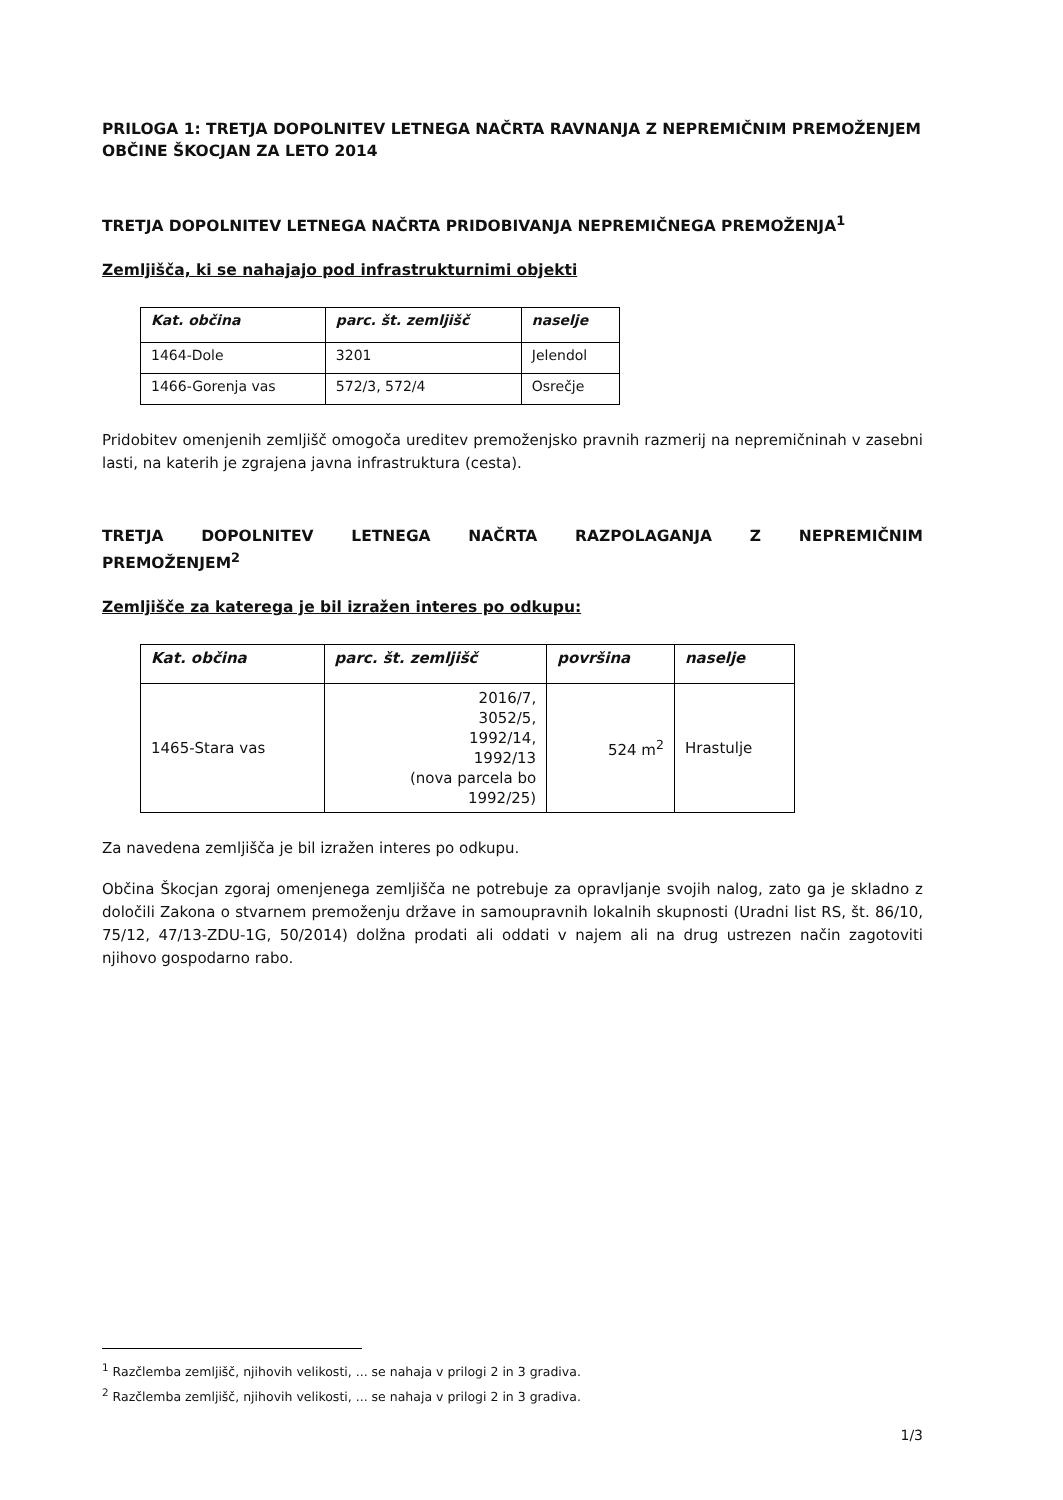PRILOGA 1: TRETJA DOPOLNITEV LETNEGA NAČRTA RAVNANJA Z NEPREMIČNIM PREMOŽENJEM OBČINE ŠKOCJAN ZA LETO 2014
TRETJA DOPOLNITEV LETNEGA NAČRTA PRIDOBIVANJA NEPREMIČNEGA PREMOŽENJA<sup>1</sup>
Zemljišča, ki se nahajajo pod infrastrukturnimi objekti
| Kat. občina | parc. št. zemljišč | naselje |
| --- | --- | --- |
| 1464-Dole | 3201 | Jelendol |
| 1466-Gorenja vas | 572/3, 572/4 | Osrečje |
Pridobitev omenjenih zemljišč omogoča ureditev premoženjsko pravnih razmerij na nepremičninah v zasebni lasti, na katerih je zgrajena javna infrastruktura (cesta).
TRETJA DOPOLNITEV LETNEGA NAČRTA RAZPOLAGANJA Z NEPREMIČNIM
PREMOŽENJEM<sup>2</sup>
Zemljišče za katerega je bil izražen interes po odkupu:
| Kat. občina | parc. št. zemljišč | površina | naselje |
| --- | --- | --- | --- |
| 1465-Stara vas | 2016/7, 3052/5, 1992/14, 1992/13 (nova parcela bo 1992/25) | 524 m<sup>2</sup> | Hrastulje |
Za navedena zemljišča je bil izražen interes po odkupu.
Občina Škocjan zgoraj omenjenega zemljišča ne potrebuje za opravljanje svojih nalog, zato ga je skladno z določili Zakona o stvarnem premoženju države in samoupravnih lokalnih skupnosti (Uradni list RS, št. 86/10, 75/12, 47/13-ZDU-1G, 50/2014) dolžna prodati ali oddati v najem ali na drug ustrezen način zagotoviti njihovo gospodarno rabo.
<sup>1</sup> Razčlemba zemljišč, njihovih velikosti, ... se nahaja v prilogi 2 in 3 gradiva.
<sup>2</sup> Razčlemba zemljišč, njihovih velikosti, ... se nahaja v prilogi 2 in 3 gradiva.
1/3